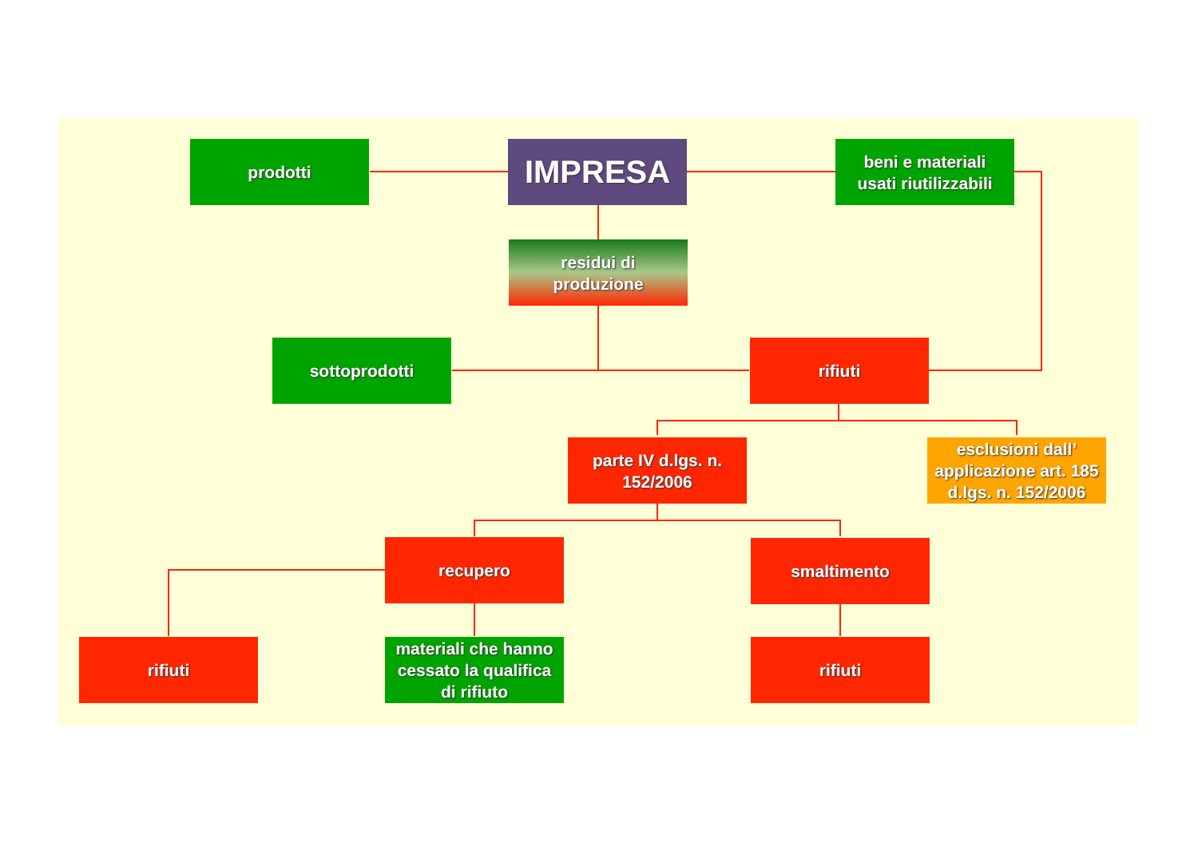prodotti IMPRESA
beni e materiali
usati riutilizzabili
residui di
produzione
sottoprodotti rifiuti
parte IV d.lgs. n.
152/2006
esclusioni dall’
applicazione art. 185
d.lgs. n. 152/2006
recupero smaltimento
rifiuti
materiali che hanno
cessato la qualifica
di rifiuto
rifiuti